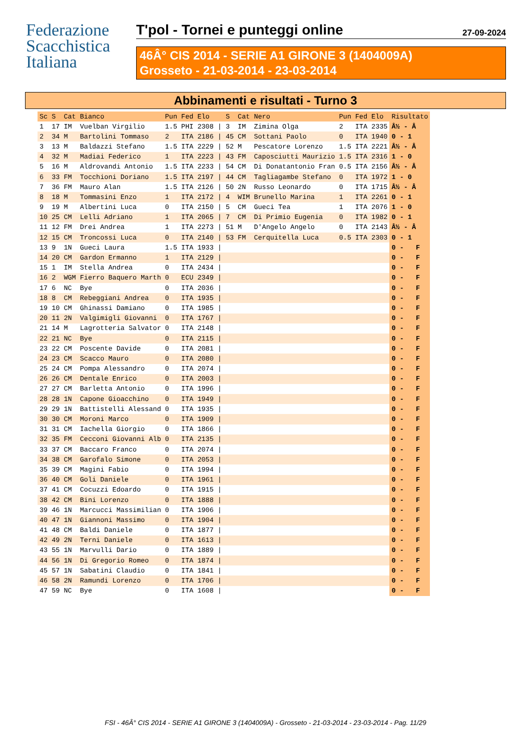Federazione Scacchistica Italiana
T'pol - Tornei e punteggi online 27-09-2024
46Â° CIS 2014 - SERIE A1 GIRONE 3 (1404009A)
Grosseto - 21-03-2014 - 23-03-2014
Abbinamenti e risultati - Turno 3
| Sc | S | Cat | Bianco | Pun | Fed | Elo | | S | Cat | Nero | Pun | Fed | Elo | Risultato |
| --- | --- | --- | --- | --- | --- | --- | --- | --- | --- | --- | --- | --- | --- | --- |
| 1 | 17 | IM | Vuelban Virgilio | 1.5 | PHI | 2308 | / | 3 | IM | Zimina Olga | 2 | ITA | 2335 | Â½ - Â |
| 2 | 34 | M | Bartolini Tommaso | 2 | ITA | 2186 | / | 45 | CM | Sottani Paolo | 0 | ITA | 1940 | 0 - 1 |
| 3 | 13 | M | Baldazzi Stefano | 1.5 | ITA | 2229 | / | 52 | M | Pescatore Lorenzo | 1.5 | ITA | 2221 | Â½ - Â |
| 4 | 32 | M | Madiai Federico | 1 | ITA | 2223 | / | 43 | FM | Caposciutti Maurizio | 1.5 | ITA | 2316 | 1 - 0 |
| 5 | 16 | M | Aldrovandi Antonio | 1.5 | ITA | 2233 | / | 54 | CM | Di Donatantonio Fran | 0.5 | ITA | 2156 | Â½ - Â |
| 6 | 33 | FM | Tocchioni Doriano | 1.5 | ITA | 2197 | / | 44 | CM | Tagliagambe Stefano | 0 | ITA | 1972 | 1 - 0 |
| 7 | 36 | FM | Mauro Alan | 1.5 | ITA | 2126 | / | 50 | 2N | Russo Leonardo | 0 | ITA | 1715 | Â½ - Â |
| 8 | 18 | M | Tommasini Enzo | 1 | ITA | 2172 | / | 4 | WIM | Brunello Marina | 1 | ITA | 2261 | 0 - 1 |
| 9 | 19 | M | Albertini Luca | 0 | ITA | 2150 | / | 5 | CM | Gueci Tea | 1 | ITA | 2076 | 1 - 0 |
| 10 | 25 | CM | Lelli Adriano | 1 | ITA | 2065 | / | 7 | CM | Di Primio Eugenia | 0 | ITA | 1982 | 0 - 1 |
| 11 | 12 | FM | Drei Andrea | 1 | ITA | 2273 | / | 51 | M | D'Angelo Angelo | 0 | ITA | 2143 | Â½ - Â |
| 12 | 15 | CM | Troncossi Luca | 0 | ITA | 2140 | / | 53 | FM | Cerquitella Luca | 0.5 | ITA | 2303 | 0 - 1 |
| 13 | 9 | 1N | Gueci Laura | 1.5 | ITA | 1933 | / | | | | | | | 0 - F |
| 14 | 20 | CM | Gardon Ermanno | 1 | ITA | 2129 | / | | | | | | | 0 - F |
| 15 | 1 | IM | Stella Andrea | 0 | ITA | 2434 | / | | | | | | | 0 - F |
| 16 | 2 | WGM | Fierro Baquero Marth | 0 | ECU | 2349 | / | | | | | | | 0 - F |
| 17 | 6 | NC | Bye | 0 | ITA | 2036 | / | | | | | | | 0 - F |
| 18 | 8 | CM | Rebeggiani Andrea | 0 | ITA | 1935 | / | | | | | | | 0 - F |
| 19 | 10 | CM | Ghinassi Damiano | 0 | ITA | 1985 | / | | | | | | | 0 - F |
| 20 | 11 | 2N | Valgimigli Giovanni | 0 | ITA | 1767 | / | | | | | | | 0 - F |
| 21 | 14 | M | Lagrotteria Salvator | 0 | ITA | 2148 | / | | | | | | | 0 - F |
| 22 | 21 | NC | Bye | 0 | ITA | 2115 | / | | | | | | | 0 - F |
| 23 | 22 | CM | Poscente Davide | 0 | ITA | 2081 | / | | | | | | | 0 - F |
| 24 | 23 | CM | Scacco Mauro | 0 | ITA | 2080 | / | | | | | | | 0 - F |
| 25 | 24 | CM | Pompa Alessandro | 0 | ITA | 2074 | / | | | | | | | 0 - F |
| 26 | 26 | CM | Dentale Enrico | 0 | ITA | 2003 | / | | | | | | | 0 - F |
| 27 | 27 | CM | Barletta Antonio | 0 | ITA | 1996 | / | | | | | | | 0 - F |
| 28 | 28 | 1N | Capone Gioacchino | 0 | ITA | 1949 | / | | | | | | | 0 - F |
| 29 | 29 | 1N | Battistelli Alessand | 0 | ITA | 1935 | / | | | | | | | 0 - F |
| 30 | 30 | CM | Moroni Marco | 0 | ITA | 1909 | / | | | | | | | 0 - F |
| 31 | 31 | CM | Iachella Giorgio | 0 | ITA | 1866 | / | | | | | | | 0 - F |
| 32 | 35 | FM | Cecconi Giovanni Alb | 0 | ITA | 2135 | / | | | | | | | 0 - F |
| 33 | 37 | CM | Baccaro Franco | 0 | ITA | 2074 | / | | | | | | | 0 - F |
| 34 | 38 | CM | Garofalo Simone | 0 | ITA | 2053 | / | | | | | | | 0 - F |
| 35 | 39 | CM | Magini Fabio | 0 | ITA | 1994 | / | | | | | | | 0 - F |
| 36 | 40 | CM | Goli Daniele | 0 | ITA | 1961 | / | | | | | | | 0 - F |
| 37 | 41 | CM | Cocuzzi Edoardo | 0 | ITA | 1915 | / | | | | | | | 0 - F |
| 38 | 42 | CM | Bini Lorenzo | 0 | ITA | 1888 | / | | | | | | | 0 - F |
| 39 | 46 | 1N | Marcucci Massimilian | 0 | ITA | 1906 | / | | | | | | | 0 - F |
| 40 | 47 | 1N | Giannoni Massimo | 0 | ITA | 1904 | / | | | | | | | 0 - F |
| 41 | 48 | CM | Baldi Daniele | 0 | ITA | 1877 | / | | | | | | | 0 - F |
| 42 | 49 | 2N | Terni Daniele | 0 | ITA | 1613 | / | | | | | | | 0 - F |
| 43 | 55 | 1N | Marvulli Dario | 0 | ITA | 1889 | / | | | | | | | 0 - F |
| 44 | 56 | 1N | Di Gregorio Romeo | 0 | ITA | 1874 | / | | | | | | | 0 - F |
| 45 | 57 | 1N | Sabatini Claudio | 0 | ITA | 1841 | / | | | | | | | 0 - F |
| 46 | 58 | 2N | Ramundi Lorenzo | 0 | ITA | 1706 | / | | | | | | | 0 - F |
| 47 | 59 | NC | Bye | 0 | ITA | 1608 | / | | | | | | | 0 - F |
FSI - 46Â° CIS 2014 - SERIE A1 GIRONE 3 (1404009A) - Grosseto - 21-03-2014 - 23-03-2014 - Pag. 11/29